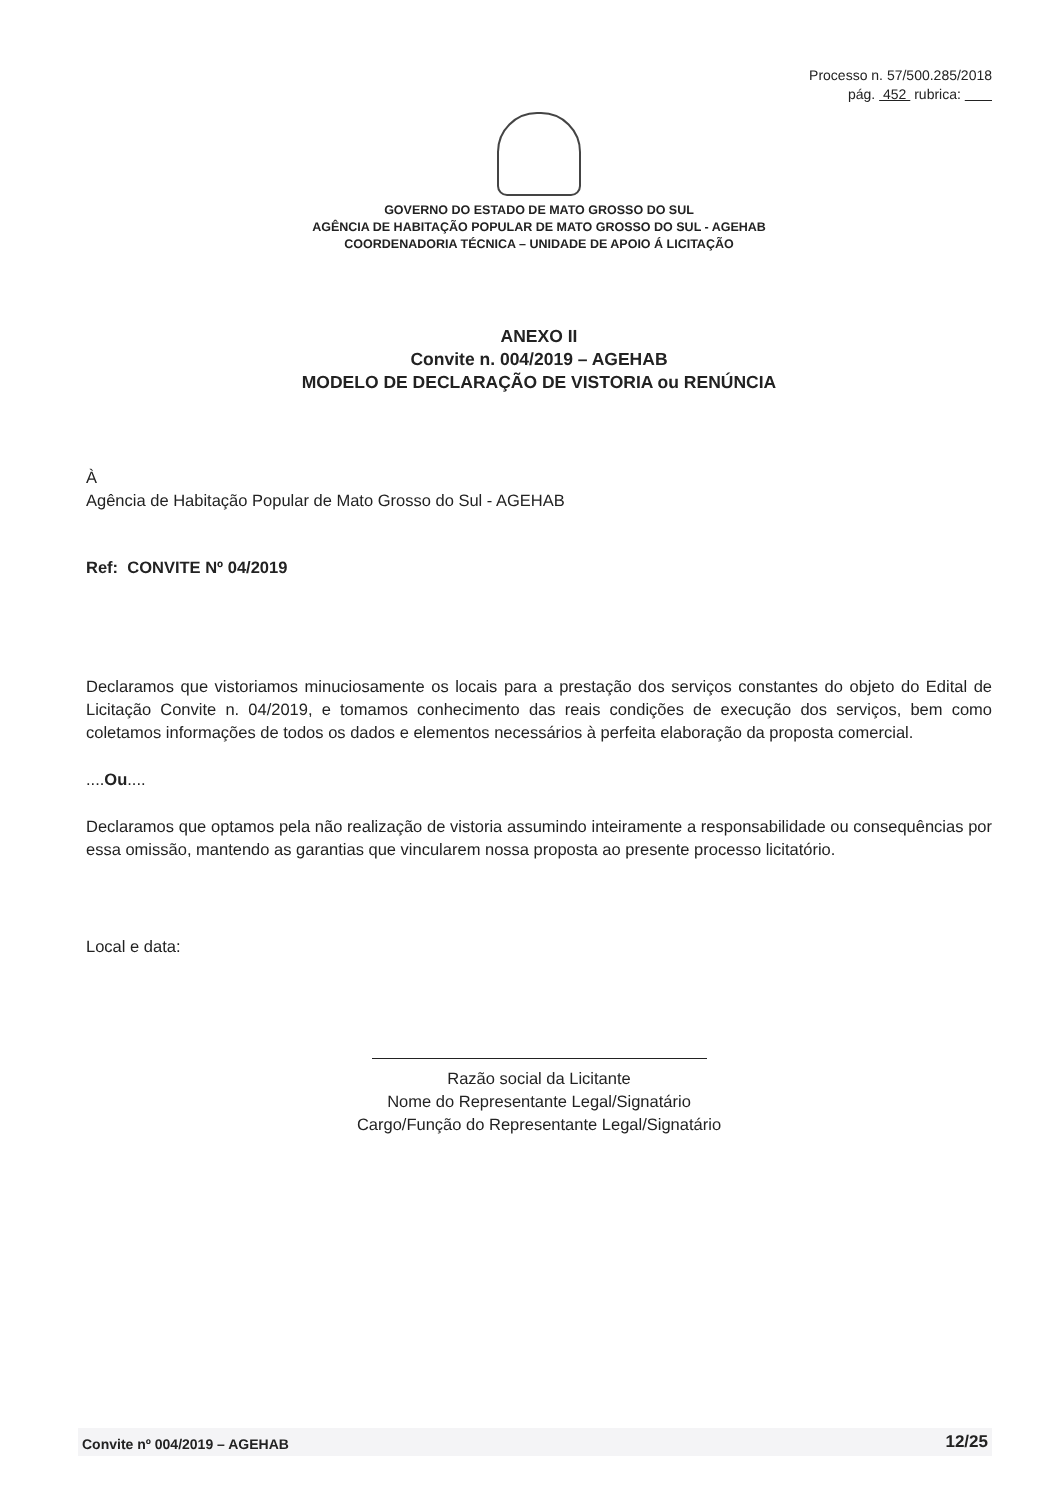Processo n. 57/500.285/2018
pág. 452 rubrica:
GOVERNO DO ESTADO DE MATO GROSSO DO SUL
AGÊNCIA DE HABITAÇÃO POPULAR DE MATO GROSSO DO SUL - AGEHAB
COORDENADORIA TÉCNICA – UNIDADE DE APOIO Á LICITAÇÃO
ANEXO II
Convite n. 004/2019 – AGEHAB
MODELO DE DECLARAÇÃO DE VISTORIA ou RENÚNCIA
À
Agência de Habitação Popular de Mato Grosso do Sul - AGEHAB
Ref: CONVITE Nº 04/2019
Declaramos que vistoriamos minuciosamente os locais para a prestação dos serviços constantes do objeto do Edital de Licitação Convite n. 04/2019, e tomamos conhecimento das reais condições de execução dos serviços, bem como coletamos informações de todos os dados e elementos necessários à perfeita elaboração da proposta comercial.
....Ou....
Declaramos que optamos pela não realização de vistoria assumindo inteiramente a responsabilidade ou consequências por essa omissão, mantendo as garantias que vincularem nossa proposta ao presente processo licitatório.
Local e data:
Razão social da Licitante
Nome do Representante Legal/Signatário
Cargo/Função do Representante Legal/Signatário
Convite nº 004/2019 – AGEHAB 12/25